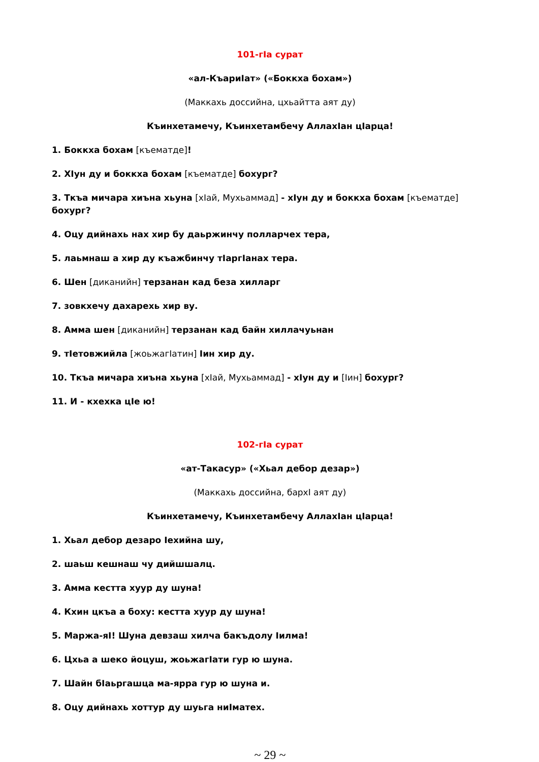101-гIа сурат
«ал-КъариIат» («Боккха бохам»)
(Маккахь доссийна, цхьайтта аят ду)
Къинхетамечу, Къинхетамбечу АллахIан цIарца!
1. Боккха бохам [къематде]!
2. ХIун ду и боккха бохам [къематде] бохург?
3. Ткъа мичара хиъна хьуна [хIай, Мухьаммад] - хIун ду и боккха бохам [къематде] бохург?
4. Оцу дийнахь нах хир бу даьржинчу полларчех тера,
5. лаьмнаш а хир ду къажбинчу тIаргIанах тера.
6. Шен [диканийн] терзанан кад беза хилларг
7. зовкхечу дахарехь хир ву.
8. Амма шен [диканийн] терзанан кад байн хиллачуьнан
9. тIетовжийла [жоьжагIатин] Iин хир ду.
10. Ткъа мичара хиъна хьуна [хIай, Мухьаммад] - хIун ду и [Iин] бохург?
11. И - кхехка цIе ю!
102-гIа сурат
«ат-Такасур» («Хьал дебор дезар»)
(Маккахь доссийна, бархI аят ду)
Къинхетамечу, Къинхетамбечу АллахIан цIарца!
1. Хьал дебор дезаро Iехийна шу,
2. шаьш кешнаш чу дийшшалц.
3. Амма кестта хуур ду шуна!
4. Кхин цкъа а боху: кестта хуур ду шуна!
5. Маржа-яI! Шуна девзаш хилча бакъдолу Iилма!
6. Цхьа а шеко йоцуш, жоьжагIати гур ю шуна.
7. Шайн бIаьргашца ма-ярра гур ю шуна и.
8. Оцу дийнахь хоттур ду шуьга ниIматех.
~ 29 ~